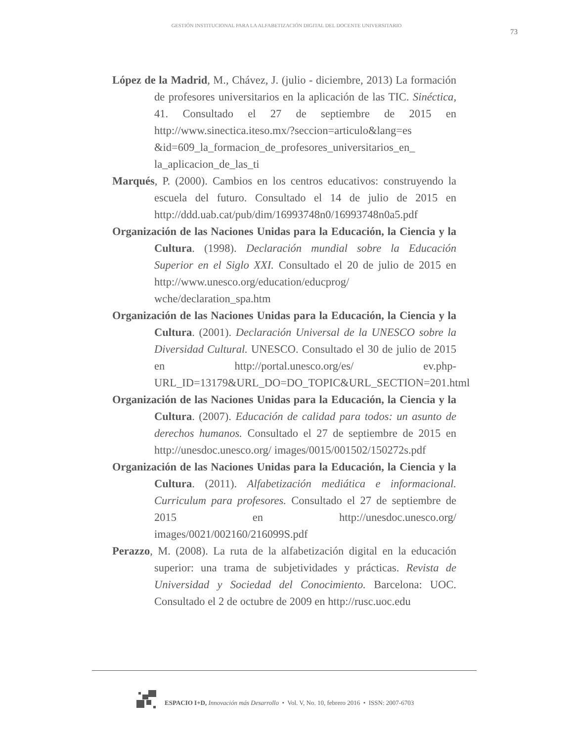GESTIÓN INSTITUCIONAL PARA LA ALFABETIZACIÓN DIGITAL DEL DOCENTE UNIVERSITARIO
73
López de la Madrid, M., Chávez, J. (julio - diciembre, 2013) La formación de profesores universitarios en la aplicación de las TIC. Sinéctica, 41. Consultado el 27 de septiembre de 2015 en http://www.sinectica.iteso.mx/?seccion=articulo&lang=es &id=609_la_formacion_de_profesores_universitarios_en_ la_aplicacion_de_las_ti
Marqués, P. (2000). Cambios en los centros educativos: construyendo la escuela del futuro. Consultado el 14 de julio de 2015 en http://ddd.uab.cat/pub/dim/16993748n0/16993748n0a5.pdf
Organización de las Naciones Unidas para la Educación, la Ciencia y la Cultura. (1998). Declaración mundial sobre la Educación Superior en el Siglo XXI. Consultado el 20 de julio de 2015 en http://www.unesco.org/education/educprog/ wche/declaration_spa.htm
Organización de las Naciones Unidas para la Educación, la Ciencia y la Cultura. (2001). Declaración Universal de la UNESCO sobre la Diversidad Cultural. UNESCO. Consultado el 30 de julio de 2015 en http://portal.unesco.org/es/ ev.php-URL_ID=13179&URL_DO=DO_TOPIC&URL_SECTION=201.html
Organización de las Naciones Unidas para la Educación, la Ciencia y la Cultura. (2007). Educación de calidad para todos: un asunto de derechos humanos. Consultado el 27 de septiembre de 2015 en http://unesdoc.unesco.org/ images/0015/001502/150272s.pdf
Organización de las Naciones Unidas para la Educación, la Ciencia y la Cultura. (2011). Alfabetización mediática e informacional. Curriculum para profesores. Consultado el 27 de septiembre de 2015 en http://unesdoc.unesco.org/ images/0021/002160/216099S.pdf
Perazzo, M. (2008). La ruta de la alfabetización digital en la educación superior: una trama de subjetividades y prácticas. Revista de Universidad y Sociedad del Conocimiento. Barcelona: UOC. Consultado el 2 de octubre de 2009 en http://rusc.uoc.edu
ESPACIO I+D, Innovación más Desarrollo • Vol. V, No. 10, febrero 2016 • ISSN: 2007-6703